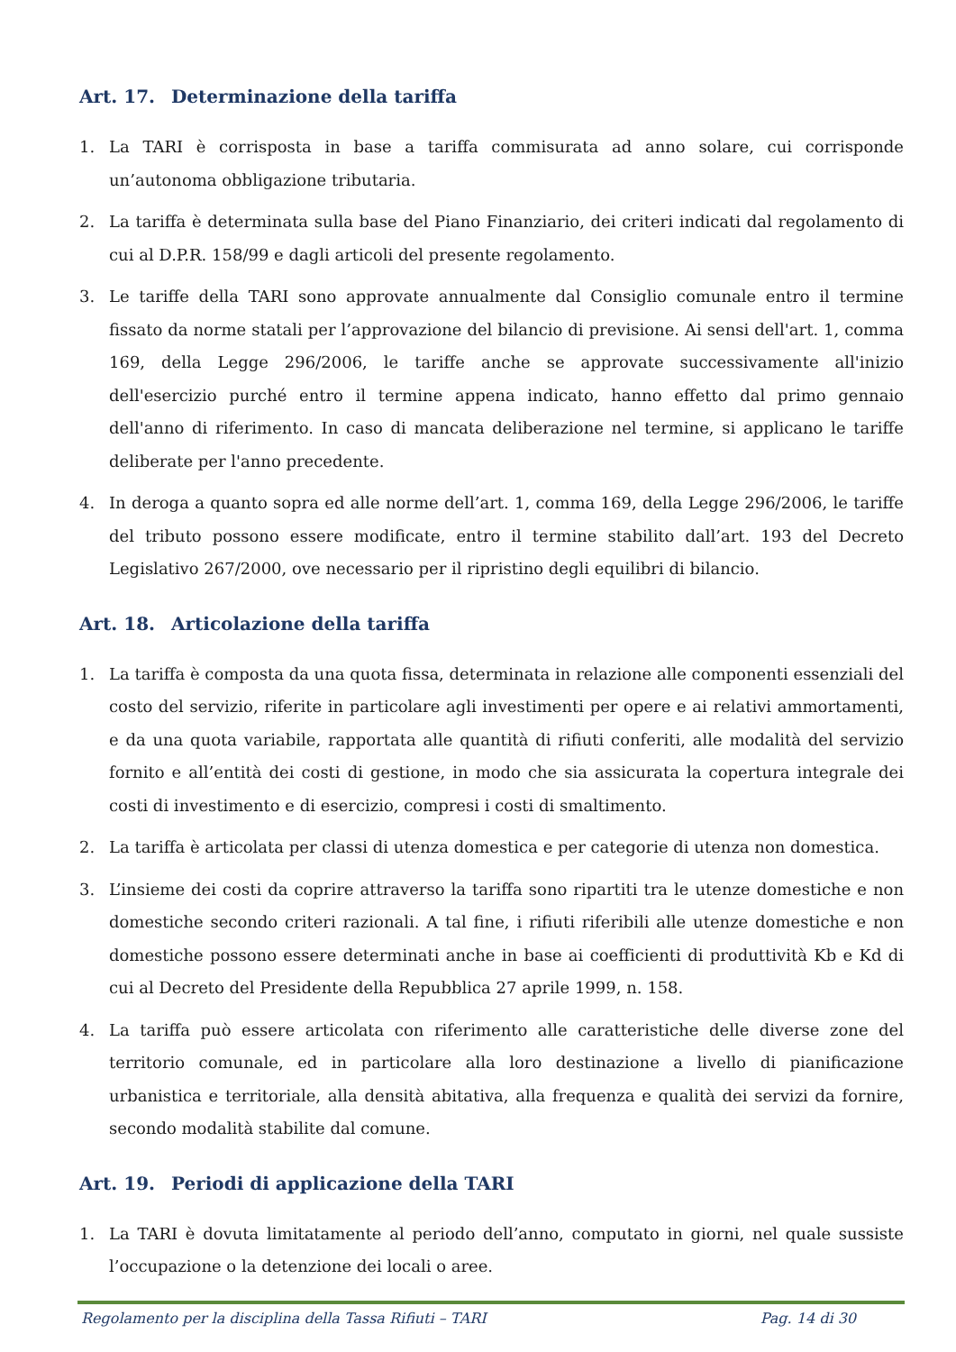Art. 17. Determinazione della tariffa
1. La TARI è corrisposta in base a tariffa commisurata ad anno solare, cui corrisponde un’autonoma obbligazione tributaria.
2. La tariffa è determinata sulla base del Piano Finanziario, dei criteri indicati dal regolamento di cui al D.P.R. 158/99 e dagli articoli del presente regolamento.
3. Le tariffe della TARI sono approvate annualmente dal Consiglio comunale entro il termine fissato da norme statali per l’approvazione del bilancio di previsione. Ai sensi dell'art. 1, comma 169, della Legge 296/2006, le tariffe anche se approvate successivamente all'inizio dell'esercizio purché entro il termine appena indicato, hanno effetto dal primo gennaio dell'anno di riferimento. In caso di mancata deliberazione nel termine, si applicano le tariffe deliberate per l'anno precedente.
4. In deroga a quanto sopra ed alle norme dell’art. 1, comma 169, della Legge 296/2006, le tariffe del tributo possono essere modificate, entro il termine stabilito dall’art. 193 del Decreto Legislativo 267/2000, ove necessario per il ripristino degli equilibri di bilancio.
Art. 18. Articolazione della tariffa
1. La tariffa è composta da una quota fissa, determinata in relazione alle componenti essenziali del costo del servizio, riferite in particolare agli investimenti per opere e ai relativi ammortamenti, e da una quota variabile, rapportata alle quantità di rifiuti conferiti, alle modalità del servizio fornito e all’entità dei costi di gestione, in modo che sia assicurata la copertura integrale dei costi di investimento e di esercizio, compresi i costi di smaltimento.
2. La tariffa è articolata per classi di utenza domestica e per categorie di utenza non domestica.
3. L’insieme dei costi da coprire attraverso la tariffa sono ripartiti tra le utenze domestiche e non domestiche secondo criteri razionali. A tal fine, i rifiuti riferibili alle utenze domestiche e non domestiche possono essere determinati anche in base ai coefficienti di produttività Kb e Kd di cui al Decreto del Presidente della Repubblica 27 aprile 1999, n. 158.
4. La tariffa può essere articolata con riferimento alle caratteristiche delle diverse zone del territorio comunale, ed in particolare alla loro destinazione a livello di pianificazione urbanistica e territoriale, alla densità abitativa, alla frequenza e qualità dei servizi da fornire, secondo modalità stabilite dal comune.
Art. 19. Periodi di applicazione della TARI
1. La TARI è dovuta limitatamente al periodo dell’anno, computato in giorni, nel quale sussiste l’occupazione o la detenzione dei locali o aree.
Regolamento per la disciplina della Tassa Rifiuti – TARI Pag. 14 di 30